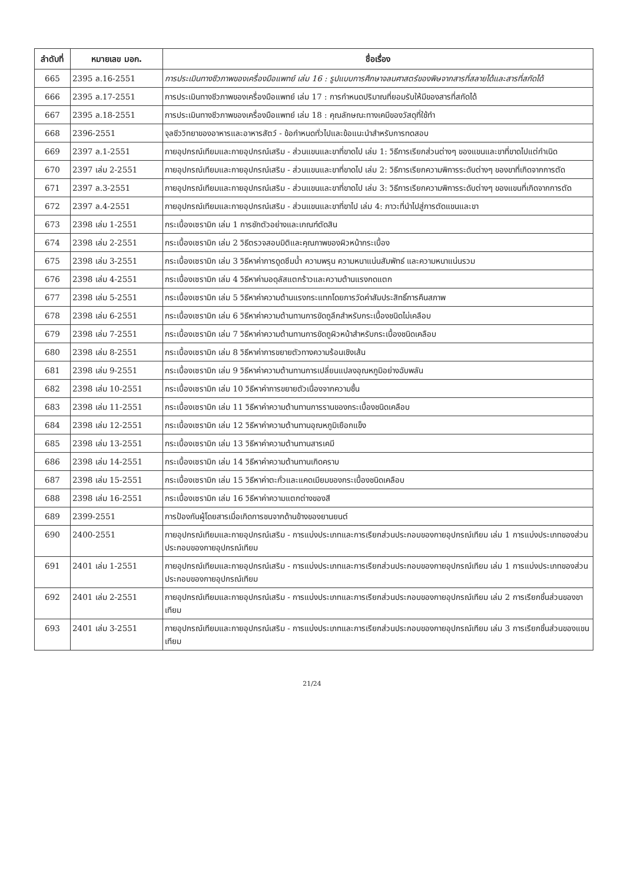| ลำดับที่ | หมายเลข มอก. | ชื่อเรื่อง |
| --- | --- | --- |
| 665 | 2395 ล.16-2551 | การประเมินทางชีวภาพของเครื่องมือแพทย์ เล่ม 16 : รูปแบบการศึกษาจลนศาสตร์ของพิษจากสารที่สลายได้และสารที่สกัดได้ |
| 666 | 2395 ล.17-2551 | การประเมินทางชีวภาพของเครื่องมือแพทย์ เล่ม 17 : การกำหนดปริมาณที่ยอมรับให้มีของสารที่สกัดได้ |
| 667 | 2395 ล.18-2551 | การประเมินทางชีวภาพของเครื่องมือแพทย์ เล่ม 18 : คุณลักษณะทางเคมีของวัสดุที่ใช้ทำ |
| 668 | 2396-2551 | จุลชีววิทยาของอาหารและอาหารสัตว์ - ข้อกำหนดทั่วไปและข้อแนะนำสำหรับการทดสอบ |
| 669 | 2397 ล.1-2551 | กายอุปกรณ์เทียมและกายอุปกรณ์เสริม - ส่วนแขนและขาที่ขาดไป เล่ม 1: วิธีการเรียกส่วนต่างๆ ของแขนและขาที่ขาดไปแต่กำเนิด |
| 670 | 2397 เล่ม 2-2551 | กายอุปกรณ์เทียมและกายอุปกรณ์เสริม - ส่วนแขนและขาที่ขาดไป เล่ม 2: วิธีการเรียกความพิการระดับต่างๆ ของขาที่เกิดจากการตัด |
| 671 | 2397 ล.3-2551 | กายอุปกรณ์เทียมและกายอุปกรณ์เสริม - ส่วนแขนและขาที่ขาดไป เล่ม 3: วิธีการเรียกความพิการระดับต่างๆ ของแขนที่เกิดจากการตัด |
| 672 | 2397 ล.4-2551 | กายอุปกรณ์เทียมและกายอุปกรณ์เสริม - ส่วนแขนและขาที่ขาไป เล่ม 4: ภาวะที่นำไปสู่การตัดแขนและขา |
| 673 | 2398 เล่ม 1-2551 | กระเบื้องเซรามิก เล่ม 1 การชักตัวอย่างและเกณฑ์ตัดสิน |
| 674 | 2398 เล่ม 2-2551 | กระเบื้องเซรามิก เล่ม 2 วิธีตรวจสอบมิติและคุณภาพของผิวหน้ากระเบื้อง |
| 675 | 2398 เล่ม 3-2551 | กระเบื้องเซรามิก เล่ม 3 วิธีหาค่าการดูดซึมน้ำ ความพรุน ความหนาแน่นสัมพัทธ์ และความหนาแน่นรวม |
| 676 | 2398 เล่ม 4-2551 | กระเบื้องเซรามิก เล่ม 4 วิธีหาค่ามอดุลัสแตกร้าวและความต้านแรงกดแตก |
| 677 | 2398 เล่ม 5-2551 | กระเบื้องเซรามิก เล่ม 5 วิธีหาค่าความต้านแรงกระแทกโดยการวัดค่าสัมประสิทธิ์การคืนสภาพ |
| 678 | 2398 เล่ม 6-2551 | กระเบื้องเซรามิก เล่ม 6 วิธีหาค่าความต้านทานการขัดถูลึกสำหรับกระเบื้องชนิดไม่เคลือบ |
| 679 | 2398 เล่ม 7-2551 | กระเบื้องเซรามิก เล่ม 7 วิธีหาค่าความต้านทานการขัดถูผิวหน้าสำหรับกระเบื้องชนิดเคลือบ |
| 680 | 2398 เล่ม 8-2551 | กระเบื้องเซรามิก เล่ม 8 วิธีหาค่าการขยายตัวทางความร้อนเชิงเส้น |
| 681 | 2398 เล่ม 9-2551 | กระเบื้องเซรามิก เล่ม 9 วิธีหาค่าความต้านทานการเปลี่ยนแปลงอุณหภูมิอย่างฉับพลัน |
| 682 | 2398 เล่ม 10-2551 | กระเบื้องเซรามิก เล่ม 10 วิธีหาค่าการขยายตัวเนื่องจากความชื้น |
| 683 | 2398 เล่ม 11-2551 | กระเบื้องเซรามิก เล่ม 11 วิธีหาค่าความต้านทานการรานของกระเบื้องชนิดเคลือบ |
| 684 | 2398 เล่ม 12-2551 | กระเบื้องเซรามิก เล่ม 12 วิธีหาค่าความต้านทานอุณหภูมิเยือกแข็ง |
| 685 | 2398 เล่ม 13-2551 | กระเบื้องเซรามิก เล่ม 13 วิธีหาค่าความต้านทานสารเคมี |
| 686 | 2398 เล่ม 14-2551 | กระเบื้องเซรามิก เล่ม 14 วิธีหาค่าความต้านทานเกิดคราบ |
| 687 | 2398 เล่ม 15-2551 | กระเบื้องเซรามิก เล่ม 15 วิธีหาค่าตะกั่วและแคดเมียมของกระเบื้องชนิดเคลือบ |
| 688 | 2398 เล่ม 16-2551 | กระเบื้องเซรามิก เล่ม 16 วิธีหาค่าความแตกต่างของสี |
| 689 | 2399-2551 | การป้องกันผู้โดยสารเมื่อเกิดการชนจากด้านข้างของยานยนต์ |
| 690 | 2400-2551 | กายอุปกรณ์เทียมและกายอุปกรณ์เสริม - การแบ่งประเภทและการเรียกส่วนประกอบของกายอุปกรณ์เทียม เล่ม 1 การแบ่งประเภทของส่วนประกอบของกายอุปกรณ์เทียม |
| 691 | 2401 เล่ม 1-2551 | กายอุปกรณ์เทียมและกายอุปกรณ์เสริม - การแบ่งประเภทและการเรียกส่วนประกอบของกายอุปกรณ์เทียม เล่ม 1 การแบ่งประเภทของส่วนประกอบของกายอุปกรณ์เทียม |
| 692 | 2401 เล่ม 2-2551 | กายอุปกรณ์เทียมและกายอุปกรณ์เสริม - การแบ่งประเภทและการเรียกส่วนประกอบของกายอุปกรณ์เทียม เล่ม 2 การเรียกชิ้นส่วนของขาเทียม |
| 693 | 2401 เล่ม 3-2551 | กายอุปกรณ์เทียมและกายอุปกรณ์เสริม - การแบ่งประเภทและการเรียกส่วนประกอบของกายอุปกรณ์เทียม เล่ม 3 การเรียกชิ้นส่วนของแขนเทียม |
21/24